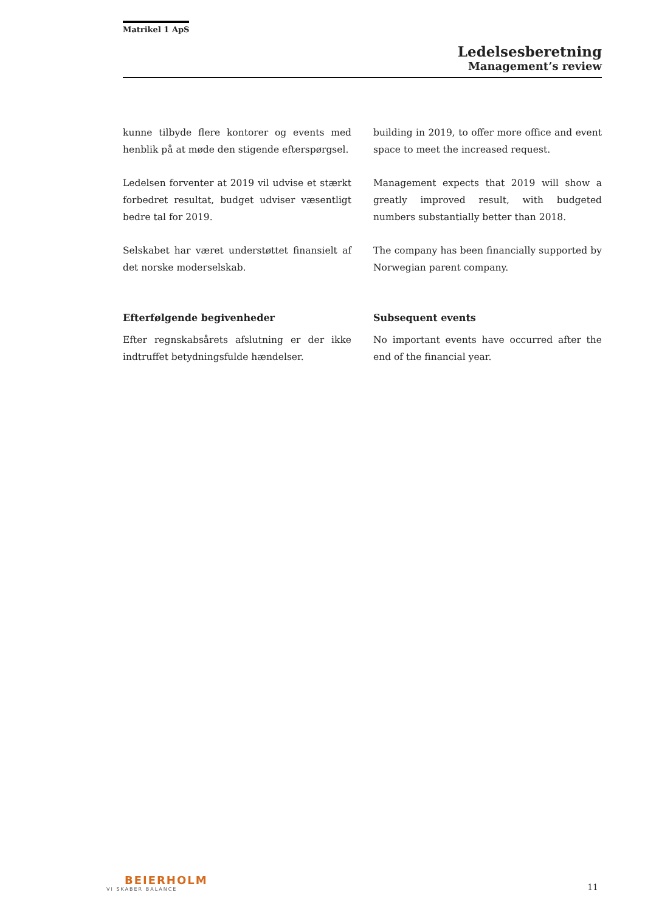Matrikel 1 ApS
Ledelsesberetning
Management’s review
kunne tilbyde flere kontorer og events med henblik på at møde den stigende efterspørgsel.
Ledelsen forventer at 2019 vil udvise et stærkt forbedret resultat, budget udviser væsentligt bedre tal for 2019.
Selskabet har været understøttet finansielt af det norske moderselskab.
Efterfølgende begivenheder
Efter regnskabsårets afslutning er der ikke indtruffet betydningsfulde hændelser.
building in 2019, to offer more office and event space to meet the increased request.
Management expects that 2019 will show a greatly improved result, with budgeted numbers substantially better than 2018.
The company has been financially supported by Norwegian parent company.
Subsequent events
No important events have occurred after the end of the financial year.
BEIERHOLM
VI SKABER BALANCE
11